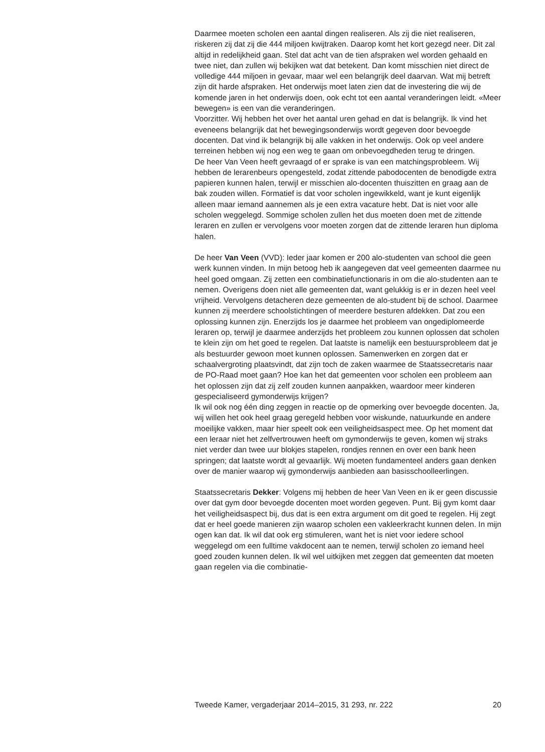Daarmee moeten scholen een aantal dingen realiseren. Als zij die niet realiseren, riskeren zij dat zij die 444 miljoen kwijtraken. Daarop komt het kort gezegd neer. Dit zal altijd in redelijkheid gaan. Stel dat acht van de tien afspraken wel worden gehaald en twee niet, dan zullen wij bekijken wat dat betekent. Dan komt misschien niet direct de volledige 444 miljoen in gevaar, maar wel een belangrijk deel daarvan. Wat mij betreft zijn dit harde afspraken. Het onderwijs moet laten zien dat de investering die wij de komende jaren in het onderwijs doen, ook echt tot een aantal veranderingen leidt. «Meer bewegen» is een van die veranderingen.
Voorzitter. Wij hebben het over het aantal uren gehad en dat is belangrijk. Ik vind het eveneens belangrijk dat het bewegingsonderwijs wordt gegeven door bevoegde docenten. Dat vind ik belangrijk bij alle vakken in het onderwijs. Ook op veel andere terreinen hebben wij nog een weg te gaan om onbevoegdheden terug te dringen.
De heer Van Veen heeft gevraagd of er sprake is van een matchingsprobleem. Wij hebben de lerarenbeurs opengesteld, zodat zittende pabodocenten de benodigde extra papieren kunnen halen, terwijl er misschien alo-docenten thuiszitten en graag aan de bak zouden willen. Formatief is dat voor scholen ingewikkeld, want je kunt eigenlijk alleen maar iemand aannemen als je een extra vacature hebt. Dat is niet voor alle scholen weggelegd. Sommige scholen zullen het dus moeten doen met de zittende leraren en zullen er vervolgens voor moeten zorgen dat de zittende leraren hun diploma halen.
De heer Van Veen (VVD): Ieder jaar komen er 200 alo-studenten van school die geen werk kunnen vinden. In mijn betoog heb ik aangegeven dat veel gemeenten daarmee nu heel goed omgaan. Zij zetten een combinatiefunctionaris in om die alo-studenten aan te nemen. Overigens doen niet alle gemeenten dat, want gelukkig is er in dezen heel veel vrijheid. Vervolgens detacheren deze gemeenten de alo-student bij de school. Daarmee kunnen zij meerdere schoolstichtingen of meerdere besturen afdekken. Dat zou een oplossing kunnen zijn. Enerzijds los je daarmee het probleem van ongediplomeerde leraren op, terwijl je daarmee anderzijds het probleem zou kunnen oplossen dat scholen te klein zijn om het goed te regelen. Dat laatste is namelijk een bestuursprobleem dat je als bestuurder gewoon moet kunnen oplossen. Samenwerken en zorgen dat er schaalvergroting plaatsvindt, dat zijn toch de zaken waarmee de Staatssecretaris naar de PO-Raad moet gaan? Hoe kan het dat gemeenten voor scholen een probleem aan het oplossen zijn dat zij zelf zouden kunnen aanpakken, waardoor meer kinderen gespecialiseerd gymonderwijs krijgen?
Ik wil ook nog één ding zeggen in reactie op de opmerking over bevoegde docenten. Ja, wij willen het ook heel graag geregeld hebben voor wiskunde, natuurkunde en andere moeilijke vakken, maar hier speelt ook een veiligheidsaspect mee. Op het moment dat een leraar niet het zelfvertrouwen heeft om gymonderwijs te geven, komen wij straks niet verder dan twee uur blokjes stapelen, rondjes rennen en over een bank heen springen; dat laatste wordt al gevaarlijk. Wij moeten fundamenteel anders gaan denken over de manier waarop wij gymonderwijs aanbieden aan basisschoolleerlingen.
Staatssecretaris Dekker: Volgens mij hebben de heer Van Veen en ik er geen discussie over dat gym door bevoegde docenten moet worden gegeven. Punt. Bij gym komt daar het veiligheidsaspect bij, dus dat is een extra argument om dit goed te regelen. Hij zegt dat er heel goede manieren zijn waarop scholen een vakleerkracht kunnen delen. In mijn ogen kan dat. Ik wil dat ook erg stimuleren, want het is niet voor iedere school weggelegd om een fulltime vakdocent aan te nemen, terwijl scholen zo iemand heel goed zouden kunnen delen. Ik wil wel uitkijken met zeggen dat gemeenten dat moeten gaan regelen via die combinatie-
Tweede Kamer, vergaderjaar 2014–2015, 31 293, nr. 222 20